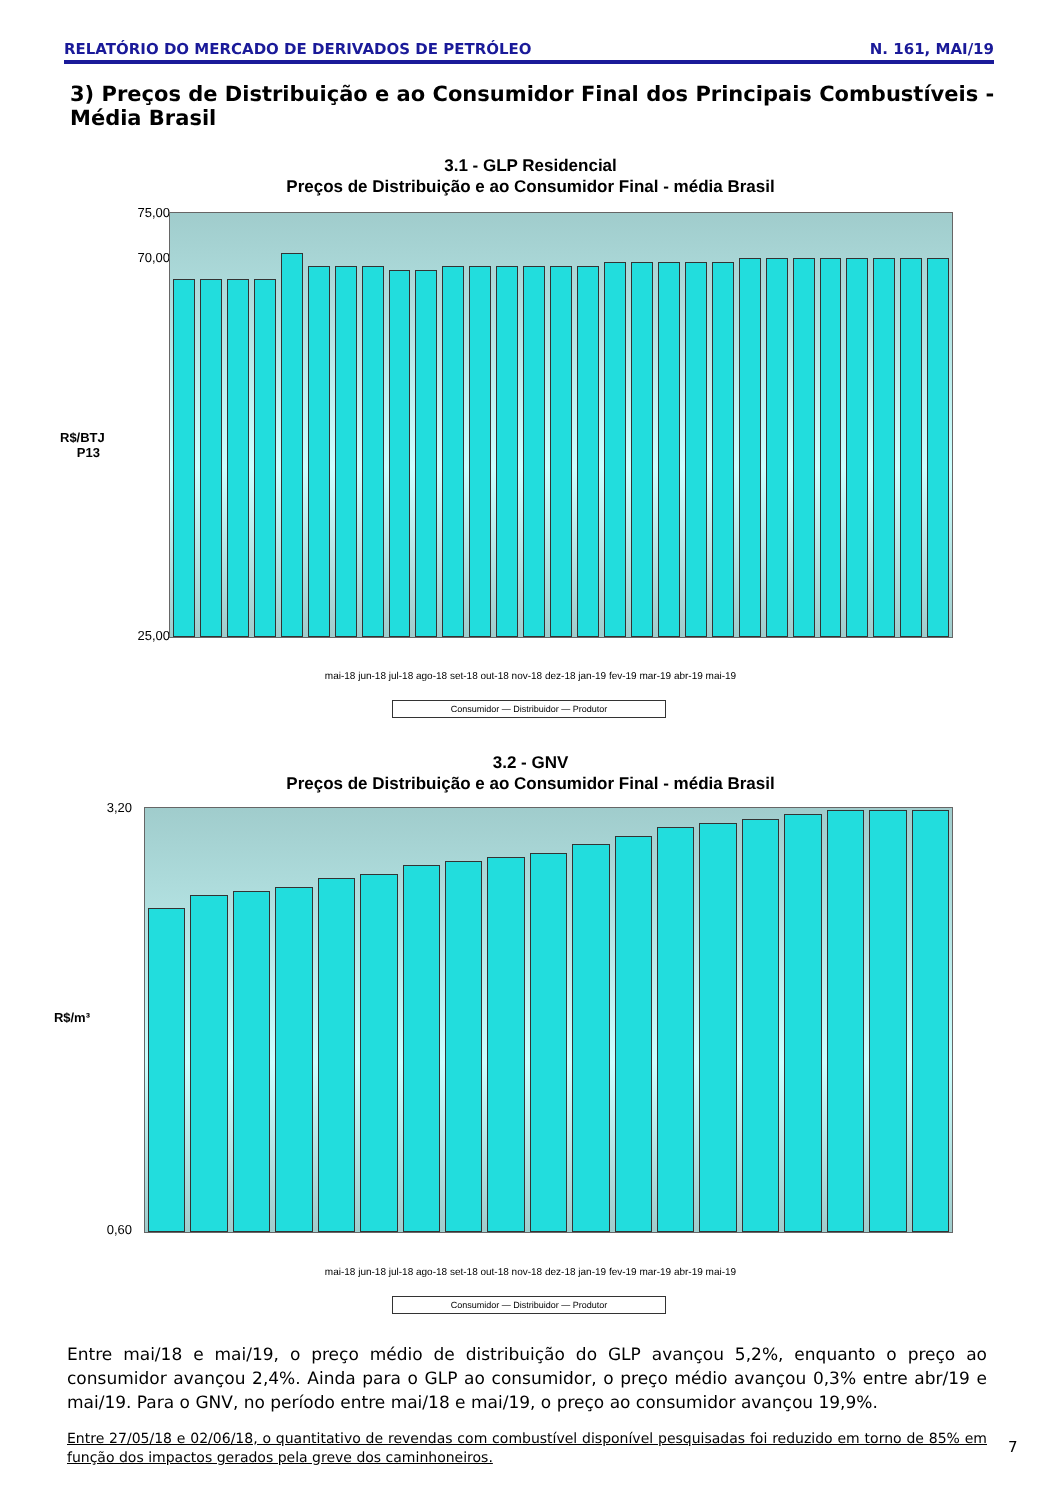RELATÓRIO DO MERCADO DE DERIVADOS DE PETRÓLEO N. 161, MAI/19
3) Preços de Distribuição e ao Consumidor Final dos Principais Combustíveis - Média Brasil
3.1 - GLP Residencial
Preços de Distribuição e ao Consumidor Final - média Brasil
75,00
70,00
25,00
R$/BTJ P13
mai-18 jun-18 jul-18 ago-18 set-18 out-18 nov-18 dez-18 jan-19 fev-19 mar-19 abr-19 mai-19
Consumidor — Distribuidor — Produtor
3.2 - GNV
Preços de Distribuição e ao Consumidor Final - média Brasil
3,20
0,60
R$/m³
mai-18 jun-18 jul-18 ago-18 set-18 out-18 nov-18 dez-18 jan-19 fev-19 mar-19 abr-19 mai-19
Consumidor — Distribuidor — Produtor
Entre mai/18 e mai/19, o preço médio de distribuição do GLP avançou 5,2%, enquanto o preço ao consumidor avançou 2,4%. Ainda para o GLP ao consumidor, o preço médio avançou 0,3% entre abr/19 e mai/19. Para o GNV, no período entre mai/18 e mai/19, o preço ao consumidor avançou 19,9%.
Entre 27/05/18 e 02/06/18, o quantitativo de revendas com combustível disponível pesquisadas foi reduzido em torno de 85% em função dos impactos gerados pela greve dos caminhoneiros.
7